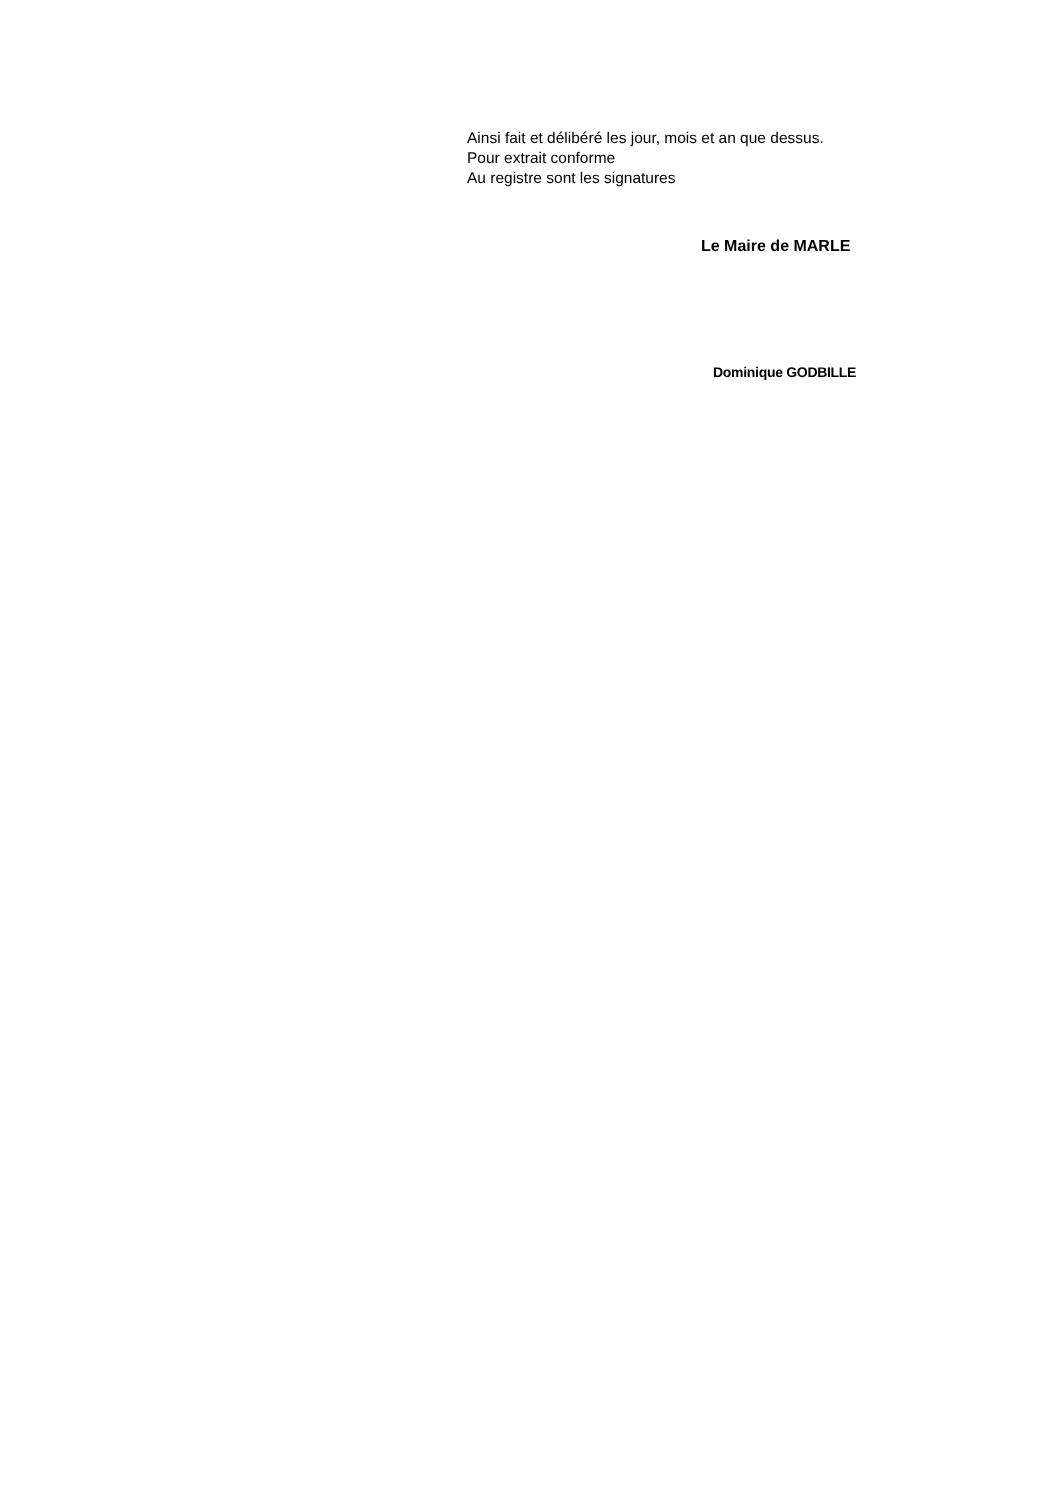Ainsi fait et délibéré les jour, mois et an que dessus.
Pour extrait conforme
Au registre sont les signatures
Le Maire de MARLE
Dominique GODBILLE